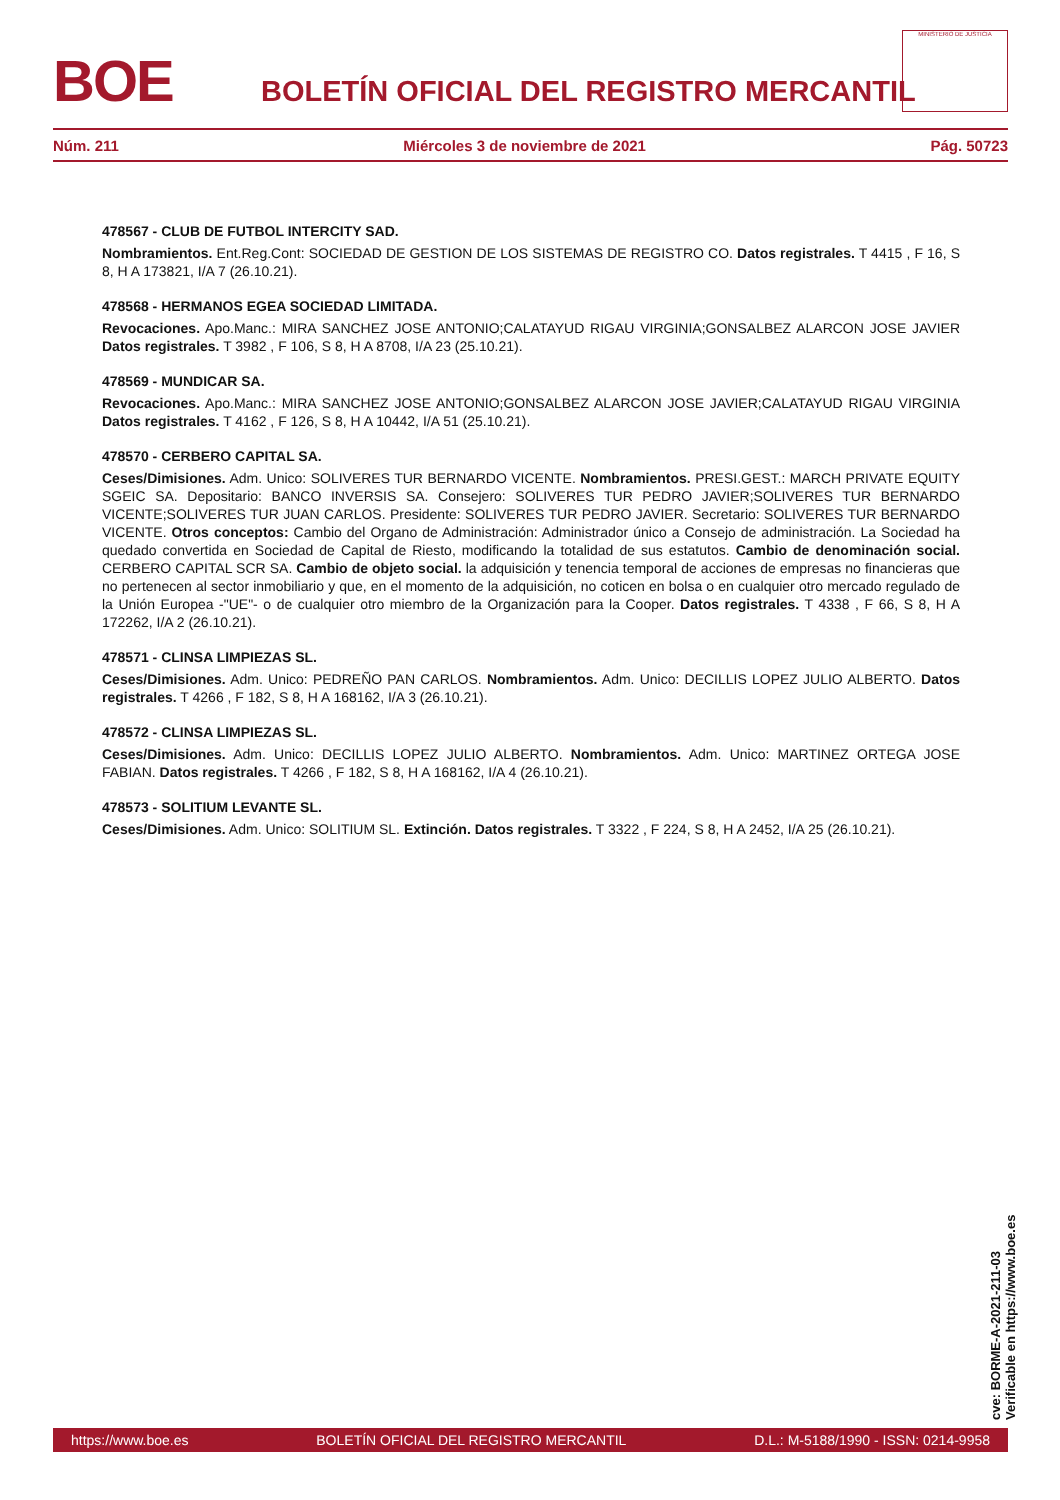BOE
BOLETÍN OFICIAL DEL REGISTRO MERCANTIL
MINISTERIO DE JUSTICIA
Núm. 211 Miércoles 3 de noviembre de 2021 Pág. 50723
478567 - CLUB DE FUTBOL INTERCITY SAD.
Nombramientos. Ent.Reg.Cont: SOCIEDAD DE GESTION DE LOS SISTEMAS DE REGISTRO CO. Datos registrales. T 4415 , F 16, S 8, H A 173821, I/A 7 (26.10.21).
478568 - HERMANOS EGEA SOCIEDAD LIMITADA.
Revocaciones. Apo.Manc.: MIRA SANCHEZ JOSE ANTONIO;CALATAYUD RIGAU VIRGINIA;GONSALBEZ ALARCON JOSE JAVIER Datos registrales. T 3982 , F 106, S 8, H A 8708, I/A 23 (25.10.21).
478569 - MUNDICAR SA.
Revocaciones. Apo.Manc.: MIRA SANCHEZ JOSE ANTONIO;GONSALBEZ ALARCON JOSE JAVIER;CALATAYUD RIGAU VIRGINIA Datos registrales. T 4162 , F 126, S 8, H A 10442, I/A 51 (25.10.21).
478570 - CERBERO CAPITAL SA.
Ceses/Dimisiones. Adm. Unico: SOLIVERES TUR BERNARDO VICENTE. Nombramientos. PRESI.GEST.: MARCH PRIVATE EQUITY SGEIC SA. Depositario: BANCO INVERSIS SA. Consejero: SOLIVERES TUR PEDRO JAVIER;SOLIVERES TUR BERNARDO VICENTE;SOLIVERES TUR JUAN CARLOS. Presidente: SOLIVERES TUR PEDRO JAVIER. Secretario: SOLIVERES TUR BERNARDO VICENTE. Otros conceptos: Cambio del Organo de Administración: Administrador único a Consejo de administración. La Sociedad ha quedado convertida en Sociedad de Capital de Riesto, modificando la totalidad de sus estatutos. Cambio de denominación social. CERBERO CAPITAL SCR SA. Cambio de objeto social. la adquisición y tenencia temporal de acciones de empresas no financieras que no pertenecen al sector inmobiliario y que, en el momento de la adquisición, no coticen en bolsa o en cualquier otro mercado regulado de la Unión Europea -"UE"- o de cualquier otro miembro de la Organización para la Cooper. Datos registrales. T 4338 , F 66, S 8, H A 172262, I/A 2 (26.10.21).
478571 - CLINSA LIMPIEZAS SL.
Ceses/Dimisiones. Adm. Unico: PEDREÑO PAN CARLOS. Nombramientos. Adm. Unico: DECILLIS LOPEZ JULIO ALBERTO. Datos registrales. T 4266 , F 182, S 8, H A 168162, I/A 3 (26.10.21).
478572 - CLINSA LIMPIEZAS SL.
Ceses/Dimisiones. Adm. Unico: DECILLIS LOPEZ JULIO ALBERTO. Nombramientos. Adm. Unico: MARTINEZ ORTEGA JOSE FABIAN. Datos registrales. T 4266 , F 182, S 8, H A 168162, I/A 4 (26.10.21).
478573 - SOLITIUM LEVANTE SL.
Ceses/Dimisiones. Adm. Unico: SOLITIUM SL. Extinción. Datos registrales. T 3322 , F 224, S 8, H A 2452, I/A 25 (26.10.21).
cve: BORME-A-2021-211-03
Verificable en https://www.boe.es
https://www.boe.es BOLETÍN OFICIAL DEL REGISTRO MERCANTIL D.L.: M-5188/1990 - ISSN: 0214-9958